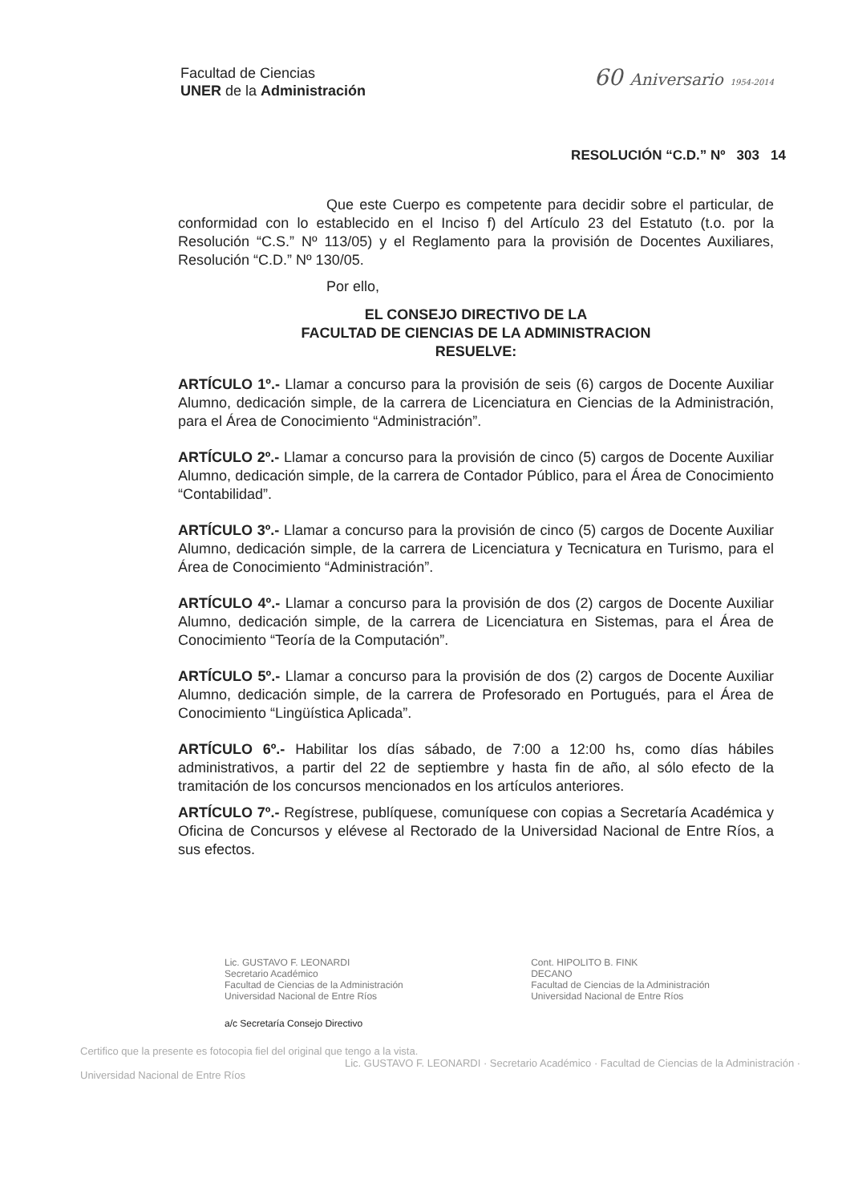Facultad de Ciencias
UNER de la Administración
60 Aniversario 1954-2014
RESOLUCIÓN “C.D.” Nº 303 14
Que este Cuerpo es competente para decidir sobre el particular, de conformidad con lo establecido en el Inciso f) del Artículo 23 del Estatuto (t.o. por la Resolución “C.S.” Nº 113/05) y el Reglamento para la provisión de Docentes Auxiliares, Resolución “C.D.” Nº 130/05.
Por ello,
EL CONSEJO DIRECTIVO DE LA
FACULTAD DE CIENCIAS DE LA ADMINISTRACION
RESUELVE:
ARTÍCULO 1º.- Llamar a concurso para la provisión de seis (6) cargos de Docente Auxiliar Alumno, dedicación simple, de la carrera de Licenciatura en Ciencias de la Administración, para el Área de Conocimiento “Administración”.
ARTÍCULO 2º.- Llamar a concurso para la provisión de cinco (5) cargos de Docente Auxiliar Alumno, dedicación simple, de la carrera de Contador Público, para el Área de Conocimiento “Contabilidad”.
ARTÍCULO 3º.- Llamar a concurso para la provisión de cinco (5) cargos de Docente Auxiliar Alumno, dedicación simple, de la carrera de Licenciatura y Tecnicatura en Turismo, para el Área de Conocimiento “Administración”.
ARTÍCULO 4º.- Llamar a concurso para la provisión de dos (2) cargos de Docente Auxiliar Alumno, dedicación simple, de la carrera de Licenciatura en Sistemas, para el Área de Conocimiento “Teoría de la Computación”.
ARTÍCULO 5º.- Llamar a concurso para la provisión de dos (2) cargos de Docente Auxiliar Alumno, dedicación simple, de la carrera de Profesorado en Portugués, para el Área de Conocimiento “Lingüística Aplicada”.
ARTÍCULO 6º.- Habilitar los días sábado, de 7:00 a 12:00 hs, como días hábiles administrativos, a partir del 22 de septiembre y hasta fin de año, al sólo efecto de la tramitación de los concursos mencionados en los artículos anteriores.
ARTÍCULO 7º.- Regístrese, publíquese, comuníquese con copias a Secretaría Académica y Oficina de Concursos y elévese al Rectorado de la Universidad Nacional de Entre Ríos, a sus efectos.
Lic. GUSTAVO F. LEONARDI
Secretario Académico
Facultad de Ciencias de la Administración
Universidad Nacional de Entre Ríos
Cont. HIPOLITO B. FINK
DECANO
Facultad de Ciencias de la Administración
Universidad Nacional de Entre Ríos
a/c Secretaría Consejo Directivo
Certifico que la presente es fotocopia fiel del original que tengo a la vista.
Lic. GUSTAVO F. LEONARDI · Secretario Académico · Facultad de Ciencias de la Administración · Universidad Nacional de Entre Ríos